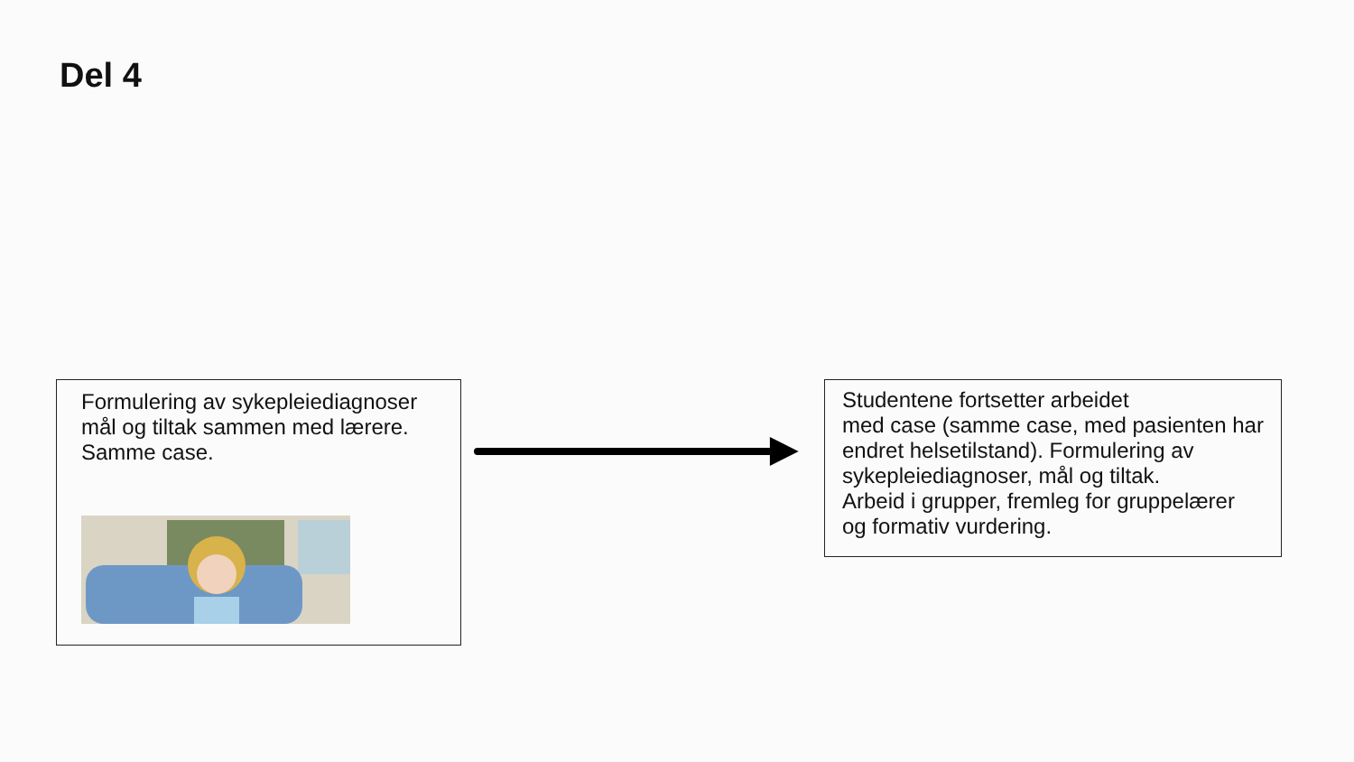Del 4
Formulering av sykepleiediagnoser mål og tiltak sammen med lærere.
Samme case.
Studentene fortsetter arbeidet
med case (samme case, med pasienten har endret helsetilstand). Formulering av sykepleiediagnoser, mål og tiltak.
Arbeid i grupper, fremleg for gruppelærer og formativ vurdering.